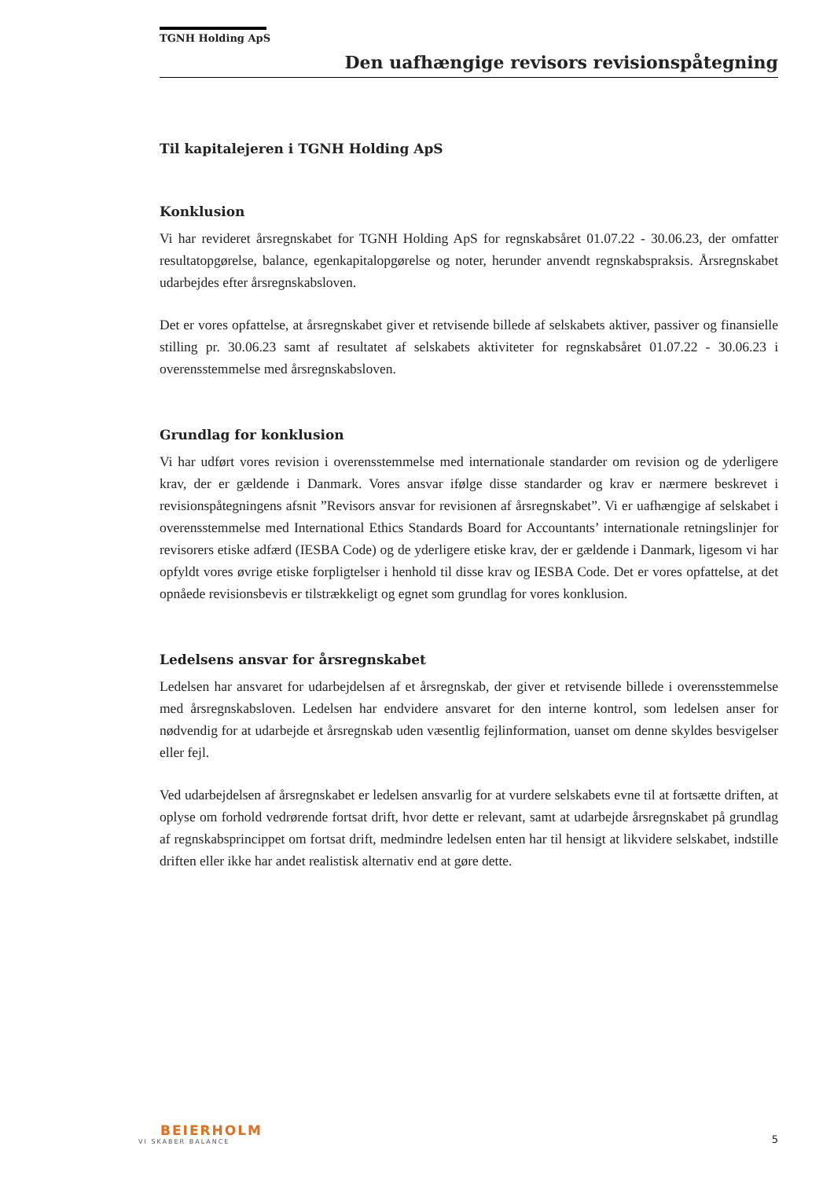TGNH Holding ApS
Den uafhængige revisors revisionspåtegning
Til kapitalejeren i TGNH Holding ApS
Konklusion
Vi har revideret årsregnskabet for TGNH Holding ApS for regnskabsåret 01.07.22 - 30.06.23, der omfatter resultatopgørelse, balance, egenkapitalopgørelse og noter, herunder anvendt regnskabspraksis. Årsregnskabet udarbejdes efter årsregnskabsloven.
Det er vores opfattelse, at årsregnskabet giver et retvisende billede af selskabets aktiver, passiver og finansielle stilling pr. 30.06.23 samt af resultatet af selskabets aktiviteter for regnskabsåret 01.07.22 - 30.06.23 i overensstemmelse med årsregnskabsloven.
Grundlag for konklusion
Vi har udført vores revision i overensstemmelse med internationale standarder om revision og de yderligere krav, der er gældende i Danmark. Vores ansvar ifølge disse standarder og krav er nærmere beskrevet i revisionspåtegningens afsnit ”Revisors ansvar for revisionen af årsregnskabet”. Vi er uafhængige af selskabet i overensstemmelse med International Ethics Standards Board for Accountants’ internationale retningslinjer for revisorers etiske adfærd (IESBA Code) og de yderligere etiske krav, der er gældende i Danmark, ligesom vi har opfyldt vores øvrige etiske forpligtelser i henhold til disse krav og IESBA Code. Det er vores opfattelse, at det opnåede revisionsbevis er tilstrækkeligt og egnet som grundlag for vores konklusion.
Ledelsens ansvar for årsregnskabet
Ledelsen har ansvaret for udarbejdelsen af et årsregnskab, der giver et retvisende billede i overensstemmelse med årsregnskabsloven. Ledelsen har endvidere ansvaret for den interne kontrol, som ledelsen anser for nødvendig for at udarbejde et årsregnskab uden væsentlig fejlinformation, uanset om denne skyldes besvigelser eller fejl.
Ved udarbejdelsen af årsregnskabet er ledelsen ansvarlig for at vurdere selskabets evne til at fortsætte driften, at oplyse om forhold vedrørende fortsat drift, hvor dette er relevant, samt at udarbejde årsregnskabet på grundlag af regnskabsprincippet om fortsat drift, medmindre ledelsen enten har til hensigt at likvidere selskabet, indstille driften eller ikke har andet realistisk alternativ end at gøre dette.
BEIERHOLM
VI SKABER BALANCE
5